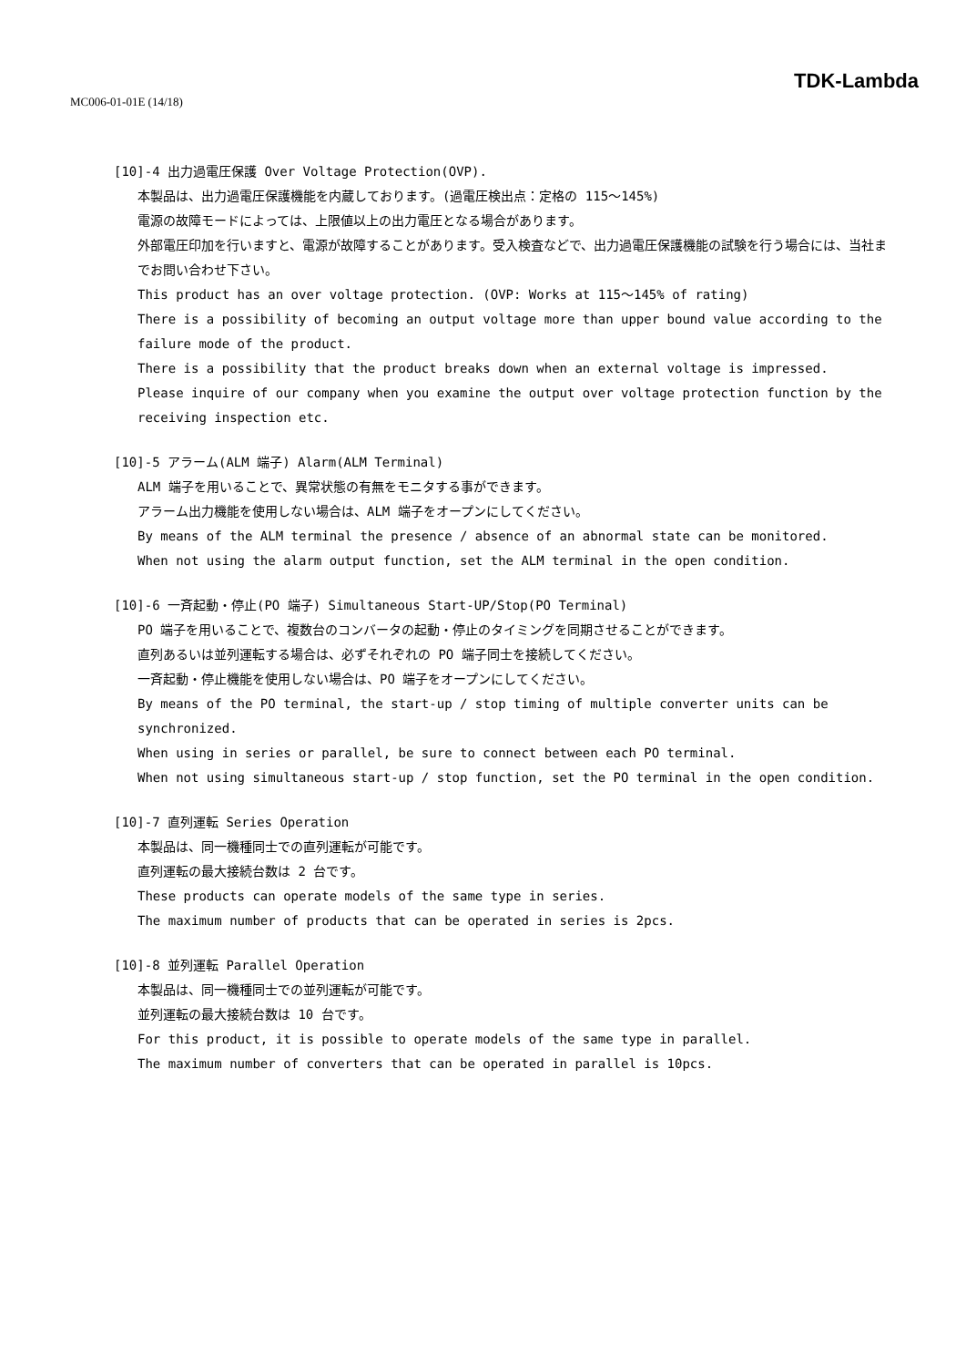MC006-01-01E (14/18)
TDK-Lambda
[10]-4 出力過電圧保護 Over Voltage Protection(OVP).
本製品は、出力過電圧保護機能を内蔵しております。(過電圧検出点：定格の 115～145%)
電源の故障モードによっては、上限値以上の出力電圧となる場合があります。
外部電圧印加を行いますと、電源が故障することがあります。受入検査などで、出力過電圧保護機能の試験を行う場合には、当社までお問い合わせ下さい。
This product has an over voltage protection. (OVP: Works at 115～145% of rating)
There is a possibility of becoming an output voltage more than upper bound value according to the failure mode of the product.
There is a possibility that the product breaks down when an external voltage is impressed.
Please inquire of our company when you examine the output over voltage protection function by the receiving inspection etc.
[10]-5 アラーム(ALM 端子) Alarm(ALM Terminal)
ALM 端子を用いることで、異常状態の有無をモニタする事ができます。
アラーム出力機能を使用しない場合は、ALM 端子をオープンにしてください。
By means of the ALM terminal the presence / absence of an abnormal state can be monitored.
When not using the alarm output function, set the ALM terminal in the open condition.
[10]-6 一斉起動・停止(PO 端子) Simultaneous Start-UP/Stop(PO Terminal)
PO 端子を用いることで、複数台のコンバータの起動・停止のタイミングを同期させることができます。
直列あるいは並列運転する場合は、必ずそれぞれの PO 端子同士を接続してください。
一斉起動・停止機能を使用しない場合は、PO 端子をオープンにしてください。
By means of the PO terminal, the start-up / stop timing of multiple converter units can be synchronized.
When using in series or parallel, be sure to connect between each PO terminal.
When not using simultaneous start-up / stop function, set the PO terminal in the open condition.
[10]-7 直列運転 Series Operation
本製品は、同一機種同士での直列運転が可能です。
直列運転の最大接続台数は 2 台です。
These products can operate models of the same type in series.
The maximum number of products that can be operated in series is 2pcs.
[10]-8 並列運転 Parallel Operation
本製品は、同一機種同士での並列運転が可能です。
並列運転の最大接続台数は 10 台です。
For this product, it is possible to operate models of the same type in parallel.
The maximum number of converters that can be operated in parallel is 10pcs.